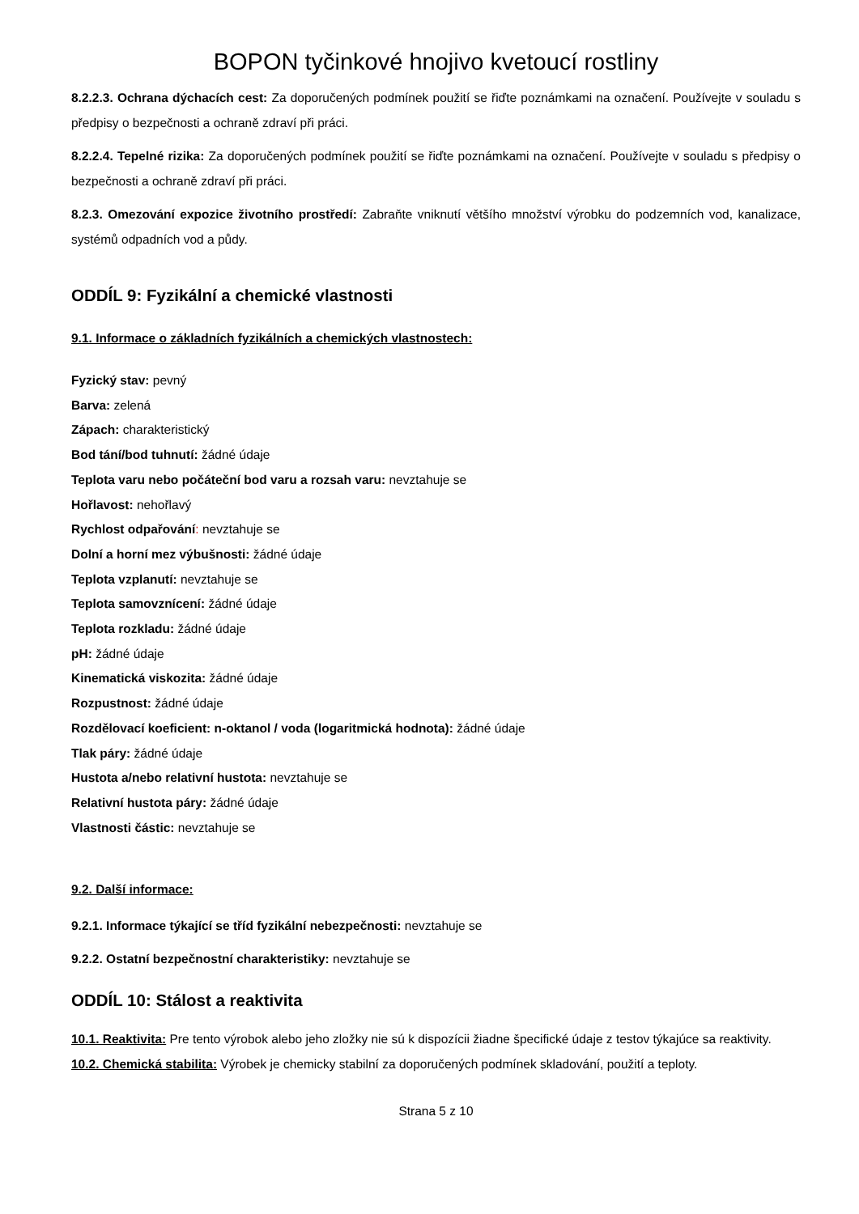BOPON tyčinkové hnojivo kvetoucí rostliny
8.2.2.3. Ochrana dýchacích cest: Za doporučených podmínek použití se řiďte poznámkami na označení. Používejte v souladu s předpisy o bezpečnosti a ochraně zdraví při práci.
8.2.2.4. Tepelné rizika: Za doporučených podmínek použití se řiďte poznámkami na označení. Používejte v souladu s předpisy o bezpečnosti a ochraně zdraví při práci.
8.2.3. Omezování expozice životního prostředí: Zabraňte vniknutí většího množství výrobku do podzemních vod, kanalizace, systémů odpadních vod a půdy.
ODDÍL 9: Fyzikální a chemické vlastnosti
9.1. Informace o základních fyzikálních a chemických vlastnostech:
Fyzický stav: pevný
Barva: zelená
Zápach: charakteristický
Bod tání/bod tuhnutí: žádné údaje
Teplota varu nebo počáteční bod varu a rozsah varu: nevztahuje se
Hořlavost: nehořlavý
Rychlost odpařování: nevztahuje se
Dolní a horní mez výbušnosti: žádné údaje
Teplota vzplanutí: nevztahuje se
Teplota samovznícení: žádné údaje
Teplota rozkladu: žádné údaje
pH: žádné údaje
Kinematická viskozita: žádné údaje
Rozpustnost: žádné údaje
Rozdělovací koeficient: n-oktanol / voda (logaritmická hodnota): žádné údaje
Tlak páry: žádné údaje
Hustota a/nebo relativní hustota: nevztahuje se
Relativní hustota páry: žádné údaje
Vlastnosti částic: nevztahuje se
9.2. Další informace:
9.2.1. Informace týkající se tříd fyzikální nebezpečnosti: nevztahuje se
9.2.2. Ostatní bezpečnostní charakteristiky: nevztahuje se
ODDÍL 10: Stálost a reaktivita
10.1. Reaktivita: Pre tento výrobok alebo jeho zložky nie sú k dispozícii žiadne špecifické údaje z testov týkajúce sa reaktivity.
10.2. Chemická stabilita: Výrobek je chemicky stabilní za doporučených podmínek skladování, použití a teploty.
Strana 5 z 10